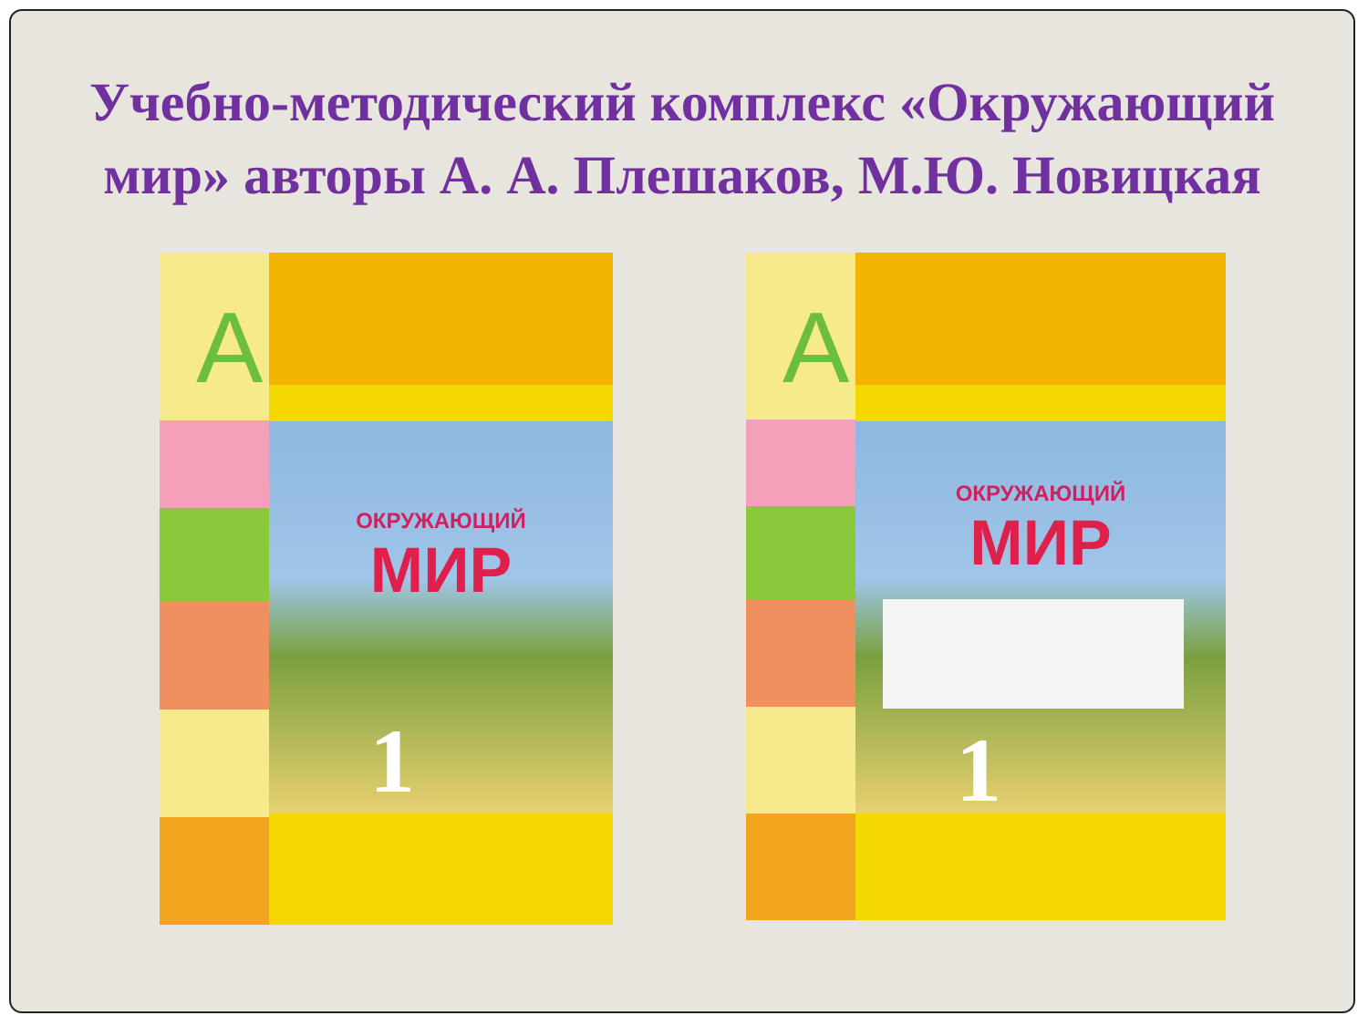Учебно-методический комплекс «Окружающий мир» авторы А. А. Плешаков, М.Ю. Новицкая
А
ОКРУЖАЮЩИЙ
МИР
1
А
ОКРУЖАЮЩИЙ
МИР
1